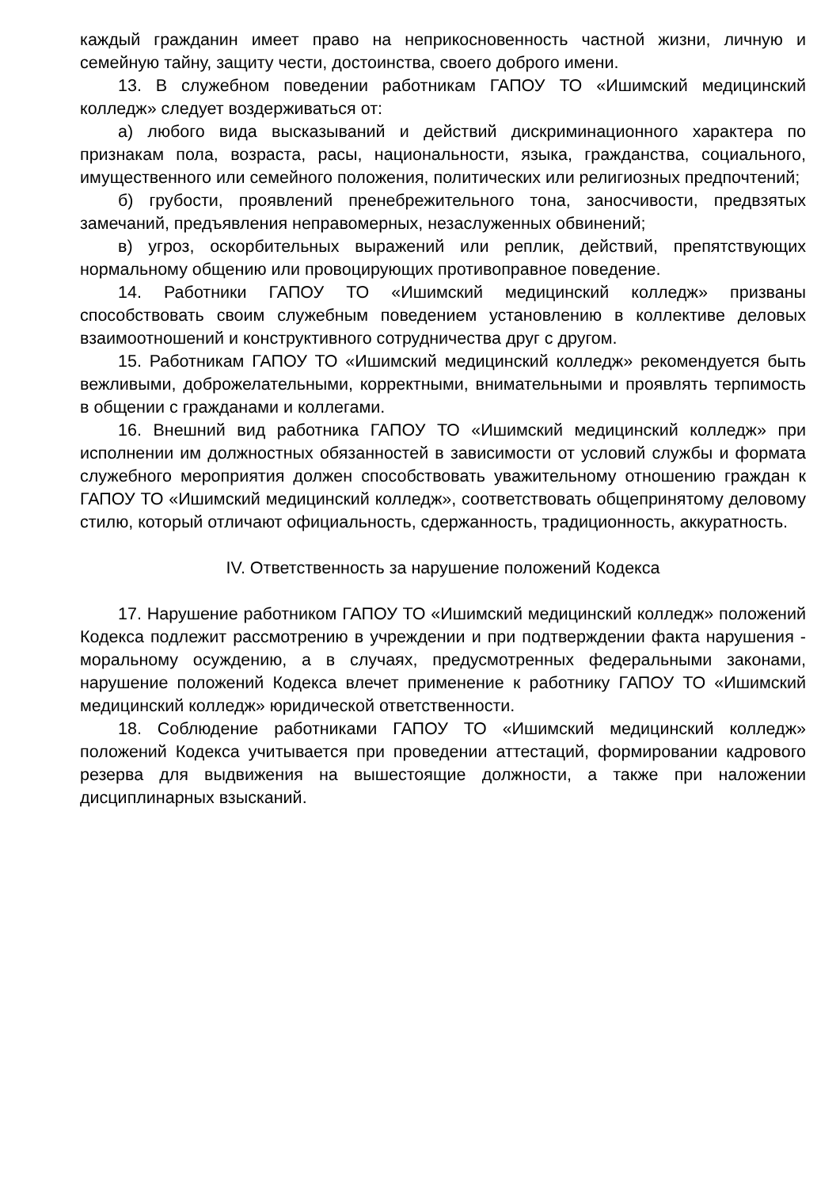каждый гражданин имеет право на неприкосновенность частной жизни, личную и семейную тайну, защиту чести, достоинства, своего доброго имени.
13. В служебном поведении работникам ГАПОУ ТО «Ишимский медицинский колледж» следует воздерживаться от:
а) любого вида высказываний и действий дискриминационного характера по признакам пола, возраста, расы, национальности, языка, гражданства, социального, имущественного или семейного положения, политических или религиозных предпочтений;
б) грубости, проявлений пренебрежительного тона, заносчивости, предвзятых замечаний, предъявления неправомерных, незаслуженных обвинений;
в) угроз, оскорбительных выражений или реплик, действий, препятствующих нормальному общению или провоцирующих противоправное поведение.
14. Работники ГАПОУ ТО «Ишимский медицинский колледж» призваны способствовать своим служебным поведением установлению в коллективе деловых взаимоотношений и конструктивного сотрудничества друг с другом.
15. Работникам ГАПОУ ТО «Ишимский медицинский колледж» рекомендуется быть вежливыми, доброжелательными, корректными, внимательными и проявлять терпимость в общении с гражданами и коллегами.
16. Внешний вид работника ГАПОУ ТО «Ишимский медицинский колледж» при исполнении им должностных обязанностей в зависимости от условий службы и формата служебного мероприятия должен способствовать уважительному отношению граждан к ГАПОУ ТО «Ишимский медицинский колледж», соответствовать общепринятому деловому стилю, который отличают официальность, сдержанность, традиционность, аккуратность.
IV. Ответственность за нарушение положений Кодекса
17. Нарушение работником ГАПОУ ТО «Ишимский медицинский колледж» положений Кодекса подлежит рассмотрению в учреждении и при подтверждении факта нарушения - моральному осуждению, а в случаях, предусмотренных федеральными законами, нарушение положений Кодекса влечет применение к работнику ГАПОУ ТО «Ишимский медицинский колледж» юридической ответственности.
18. Соблюдение работниками ГАПОУ ТО «Ишимский медицинский колледж» положений Кодекса учитывается при проведении аттестаций, формировании кадрового резерва для выдвижения на вышестоящие должности, а также при наложении дисциплинарных взысканий.